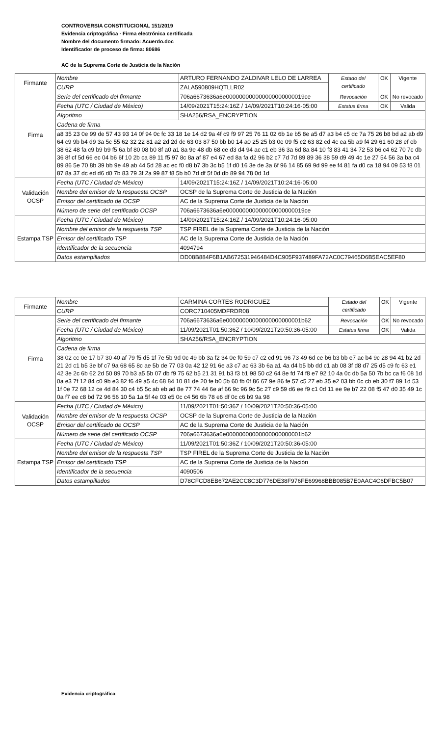CONTROVERSIA CONSTITUCIONAL 151/2019
Evidencia criptográfica · Firma electrónica certificada
Nombre del documento firmado: Acuerdo.doc
Identificador de proceso de firma: 80686
AC de la Suprema Corte de Justicia de la Nación
| Firmante | Nombre | ARTURO FERNANDO ZALDIVAR LELO DE LARREA | Estado del certificado | OK | Vigente |
| | CURP | ZALA590809HQTLLR02 | | | |
| Firma | Serie del certificado del firmante | 706a6673636a6e000000000000000000000019ce | Revocación | OK | No revocado |
| | Fecha (UTC / Ciudad de México) | 14/09/2021T15:24:16Z / 14/09/2021T10:24:16-05:00 | Estatus firma | OK | Valida |
| | Algoritmo | SHA256/RSA_ENCRYPTION | | | |
| | Cadena de firma | | | | |
| | a8 35 23 0e 99 de 57 43 93 14 0f 94 0c fc 33 18 1e 14 d2 9a 4f c9 f9 97 25 76 11 02 6b 1e b5 8e a5 d7 a3 b4 c5 dc 7a 75 26 b8 bd a2 ab d9 64 c9 9b b4 d9 3a 5c 55 62 32 22 81 a2 2d 2d dc 63 03 87 50 bb b0 14 a0 25 25 b3 0e 09 f5 c2 63 82 cd 4c ea 5b a9 f4 29 61 60 28 ef eb 38 62 48 fa c9 b9 b9 f5 6a bf 80 08 b0 8f a0 a1 8a 9e 48 db 68 ce d3 d4 94 ac c1 eb 36 3a 6d 8a 84 10 f3 83 41 34 72 53 b6 c4 62 70 7c db 36 8f cf 5d 66 ec 04 b6 6f 10 2b ca 89 11 f5 97 8c 8a af 87 e4 67 ed 8a fa d2 96 b2 c7 7d 7d 89 89 36 38 59 d9 49 4c 1e 27 54 56 3a ba c4 89 86 5e 70 8b 39 bb 9e 49 ab 44 5d 28 ac ec f0 d8 b7 3b 3c b5 1f d0 16 3e de 3a 6f 96 14 85 69 9d 99 ee f4 81 fa d0 ca 18 94 09 53 f8 01 87 8a 37 dc ed d6 d0 7b 83 79 3f 2a 99 87 f8 5b b0 7d df 5f 0d db 89 94 78 0d 1d | | | | |
| Validación OCSP | Fecha (UTC / Ciudad de México) | 14/09/2021T15:24:16Z / 14/09/2021T10:24:16-05:00 | | | |
| | Nombre del emisor de la respuesta OCSP | OCSP de la Suprema Corte de Justicia de la Nación | | | |
| | Emisor del certificado de OCSP | AC de la Suprema Corte de Justicia de la Nación | | | |
| | Número de serie del certificado OCSP | 706a6673636a6e000000000000000000000019ce | | | |
| Estampa TSP | Fecha (UTC / Ciudad de México) | 14/09/2021T15:24:16Z / 14/09/2021T10:24:16-05:00 | | | |
| | Nombre del emisor de la respuesta TSP | TSP FIREL de la Suprema Corte de Justicia de la Nación | | | |
| | Emisor del certificado TSP | AC de la Suprema Corte de Justicia de la Nación | | | |
| | Identificador de la secuencia | 4094794 | | | |
| | Datos estampillados | DD08B884F6B1AB672531946484D4C905F937489FA72AC0C79465D6B5EAC5EF80 | | | |
| Firmante | Nombre | CARMINA CORTES RODRIGUEZ | Estado del certificado | OK | Vigente |
| | CURP | CORC710405MDFRDR08 | | | |
| Firma | Serie del certificado del firmante | 706a6673636a6e00000000000000000000001b62 | Revocación | OK | No revocado |
| | Fecha (UTC / Ciudad de México) | 11/09/2021T01:50:36Z / 10/09/2021T20:50:36-05:00 | Estatus firma | OK | Valida |
| | Algoritmo | SHA256/RSA_ENCRYPTION | | | |
| | Cadena de firma | | | | |
| | 38 02 cc 0e 17 b7 30 40 af 79 f5 d5 1f 7e 5b 9d 0c 49 bb 3a f2 34 0e f0 59 c7 c2 cd 91 96 73 49 6d ce b6 b3 bb e7 ac b4 9c 28 94 41 b2 2d 21 2d c1 b5 3e bf c7 9a 68 65 8c ae 5b de 77 03 0a 42 12 91 6e a3 c7 ac 63 3b 6a a1 4a d4 b5 bb dd c1 ab 08 3f d8 d7 25 d5 c9 fc 63 e1 42 3e 2c 6b 62 2d 50 89 70 b3 a5 5b 07 db f9 75 62 b5 21 31 91 b3 f3 b1 98 50 c2 64 8e fd 74 f8 e7 92 10 4a 0c db 5a 50 7b bc ca f6 08 1d 0a e3 7f 12 84 c0 9b e3 82 f6 49 a5 4c 68 84 10 81 de 20 fe b0 5b 60 fb 0f 86 67 9e 86 fe 57 c5 27 eb 35 e2 03 bb 0c cb eb 30 f7 89 1d 53 1f 0e 72 68 12 ce 4d 84 30 c4 b5 5c ab eb ad 8e 77 74 44 6e af 66 9c 96 9c 5c 27 c9 59 d6 ee f9 c1 0d 11 ee 9e b7 22 08 f5 47 d0 35 49 1c 0a f7 ee c8 bd 72 96 56 10 5a 1a 5f 4e 03 e5 0c c4 56 6b 78 e6 df 0c c6 b9 9a 98 | | | | |
| Validación OCSP | Fecha (UTC / Ciudad de México) | 11/09/2021T01:50:36Z / 10/09/2021T20:50:36-05:00 | | | |
| | Nombre del emisor de la respuesta OCSP | OCSP de la Suprema Corte de Justicia de la Nación | | | |
| | Emisor del certificado de OCSP | AC de la Suprema Corte de Justicia de la Nación | | | |
| | Número de serie del certificado OCSP | 706a6673636a6e00000000000000000000001b62 | | | |
| Estampa TSP | Fecha (UTC / Ciudad de México) | 11/09/2021T01:50:36Z / 10/09/2021T20:50:36-05:00 | | | |
| | Nombre del emisor de la respuesta TSP | TSP FIREL de la Suprema Corte de Justicia de la Nación | | | |
| | Emisor del certificado TSP | AC de la Suprema Corte de Justicia de la Nación | | | |
| | Identificador de la secuencia | 4090506 | | | |
| | Datos estampillados | D78CFCD8EB672AE2CC8C3D776DE38F976FE69968BBB085B7E0AAC4C6DFBC5B07 | | | |
Evidencia criptográfica